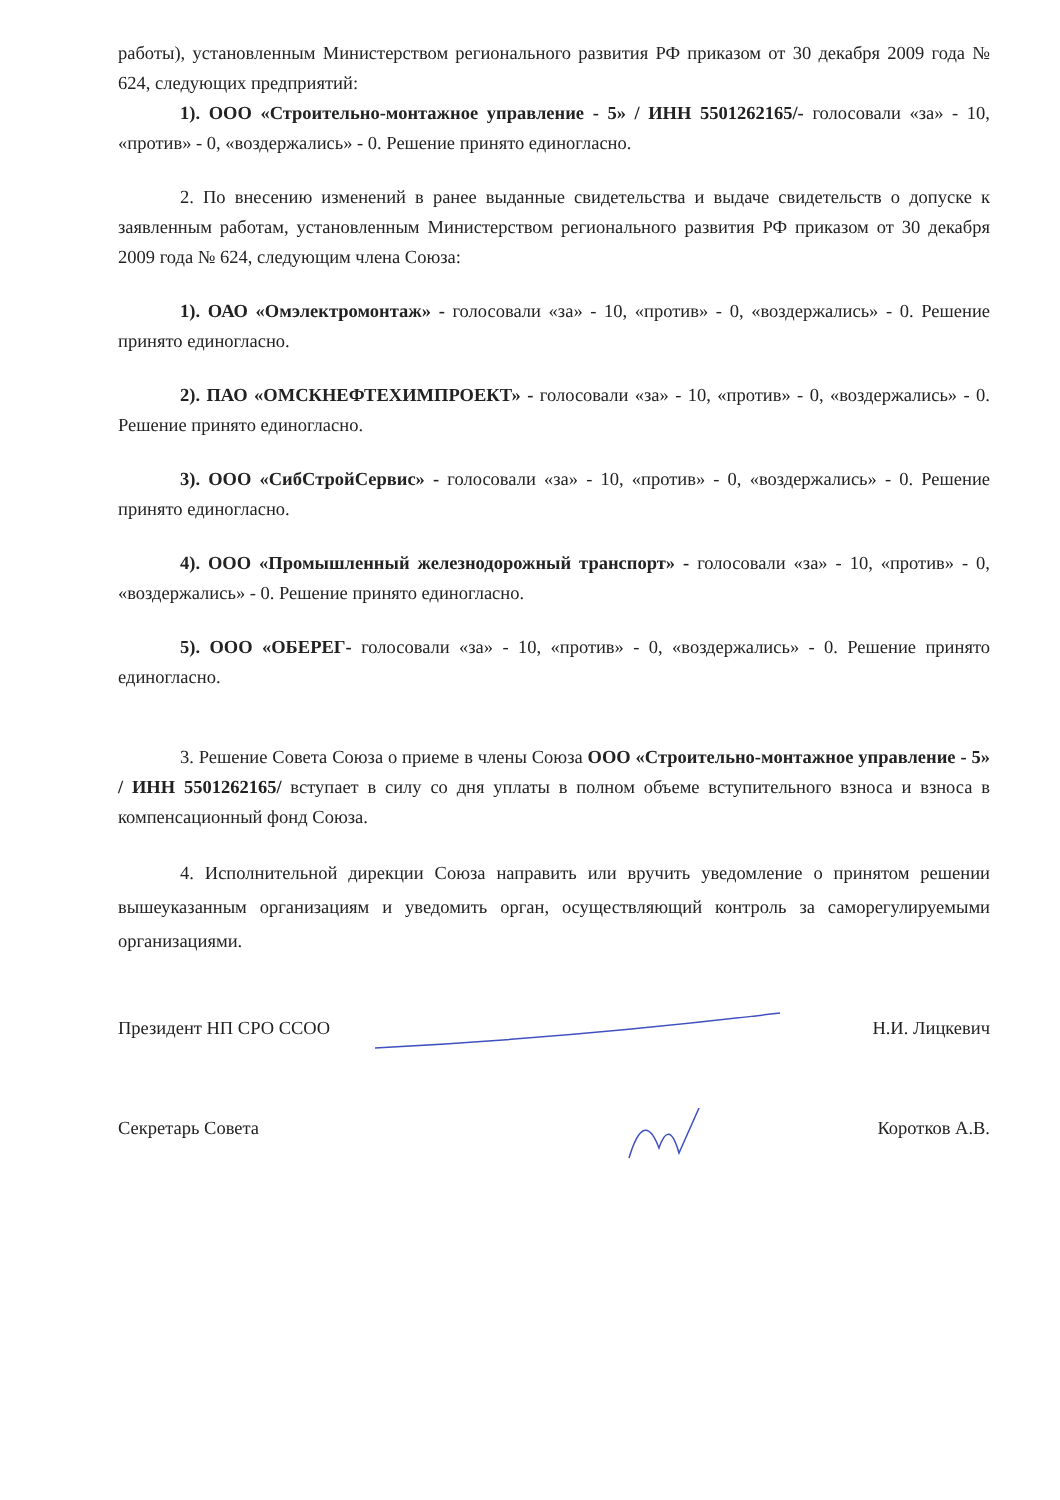работы), установленным Министерством регионального развития РФ приказом от 30 декабря 2009 года № 624, следующих предприятий:
1). ООО «Строительно-монтажное управление - 5» / ИНН 5501262165/- голосовали «за» - 10, «против» - 0, «воздержались» - 0. Решение принято единогласно.
2. По внесению изменений в ранее выданные свидетельства и выдаче свидетельств о допуске к заявленным работам, установленным Министерством регионального развития РФ приказом от 30 декабря 2009 года № 624, следующим члена Союза:
1). ОАО «Омэлектромонтаж» - голосовали «за» - 10, «против» - 0, «воздержались» - 0. Решение принято единогласно.
2). ПАО «ОМСКНЕФТЕХИМПРОЕКТ» - голосовали «за» - 10, «против» - 0, «воздержались» - 0. Решение принято единогласно.
3). ООО «СибСтройСервис» - голосовали «за» - 10, «против» - 0, «воздержались» - 0. Решение принято единогласно.
4). ООО «Промышленный железнодорожный транспорт» - голосовали «за» - 10, «против» - 0, «воздержались» - 0. Решение принято единогласно.
5). ООО «ОБЕРЕГ- голосовали «за» - 10, «против» - 0, «воздержались» - 0. Решение принято единогласно.
3. Решение Совета Союза о приеме в члены Союза ООО «Строительно-монтажное управление - 5» / ИНН 5501262165/ вступает в силу со дня уплаты в полном объеме вступительного взноса и взноса в компенсационный фонд Союза.
4. Исполнительной дирекции Союза направить или вручить уведомление о принятом решении вышеуказанным организациям и уведомить орган, осуществляющий контроль за саморегулируемыми организациями.
Президент НП СРО ССОО Н.И. Лицкевич
Секретарь Совета Коротков А.В.